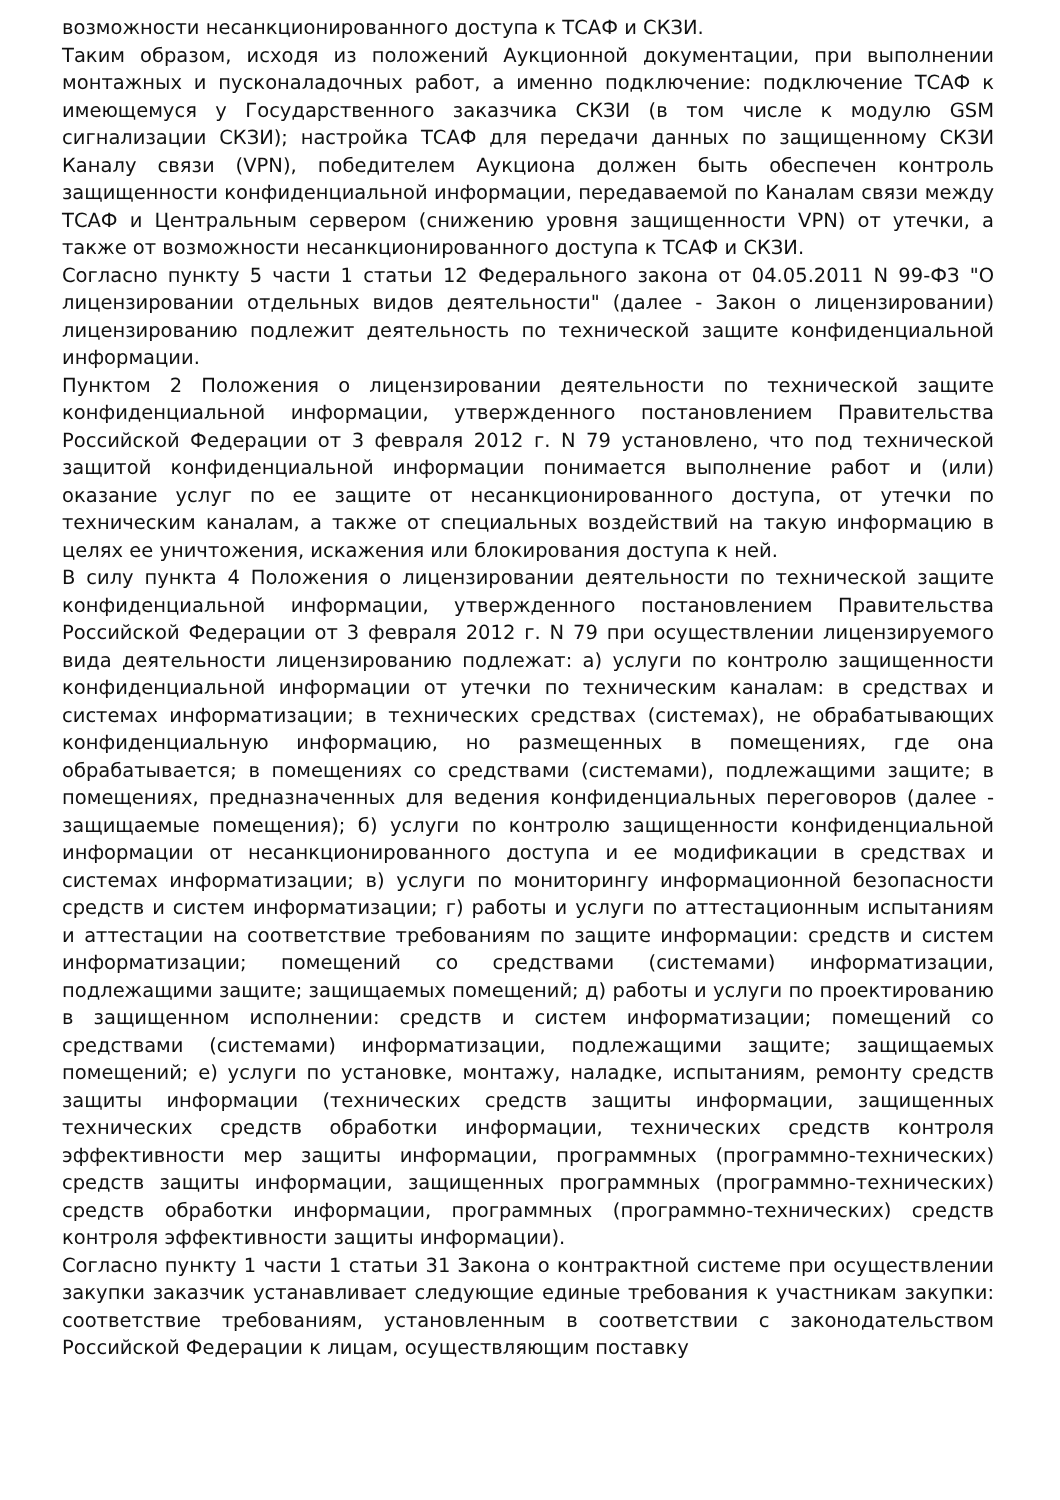возможности несанкционированного доступа к ТСАФ и СКЗИ.
Таким образом, исходя из положений Аукционной документации, при выполнении монтажных и пусконаладочных работ, а именно подключение: подключение ТСАФ к имеющемуся у Государственного заказчика СКЗИ (в том числе к модулю GSM сигнализации СКЗИ); настройка ТСАФ для передачи данных по защищенному СКЗИ Каналу связи (VPN), победителем Аукциона должен быть обеспечен контроль защищенности конфиденциальной информации, передаваемой по Каналам связи между ТСАФ и Центральным сервером (снижению уровня защищенности VPN) от утечки, а также от возможности несанкционированного доступа к ТСАФ и СКЗИ.
Согласно пункту 5 части 1 статьи 12 Федерального закона от 04.05.2011 N 99-ФЗ "О лицензировании отдельных видов деятельности" (далее - Закон о лицензировании) лицензированию подлежит деятельность по технической защите конфиденциальной информации.
Пунктом 2 Положения о лицензировании деятельности по технической защите конфиденциальной информации, утвержденного постановлением Правительства Российской Федерации от 3 февраля 2012 г. N 79 установлено, что под технической защитой конфиденциальной информации понимается выполнение работ и (или) оказание услуг по ее защите от несанкционированного доступа, от утечки по техническим каналам, а также от специальных воздействий на такую информацию в целях ее уничтожения, искажения или блокирования доступа к ней.
В силу пункта 4 Положения о лицензировании деятельности по технической защите конфиденциальной информации, утвержденного постановлением Правительства Российской Федерации от 3 февраля 2012 г. N 79 при осуществлении лицензируемого вида деятельности лицензированию подлежат: а) услуги по контролю защищенности конфиденциальной информации от утечки по техническим каналам: в средствах и системах информатизации; в технических средствах (системах), не обрабатывающих конфиденциальную информацию, но размещенных в помещениях, где она обрабатывается; в помещениях со средствами (системами), подлежащими защите; в помещениях, предназначенных для ведения конфиденциальных переговоров (далее - защищаемые помещения); б) услуги по контролю защищенности конфиденциальной информации от несанкционированного доступа и ее модификации в средствах и системах информатизации; в) услуги по мониторингу информационной безопасности средств и систем информатизации; г) работы и услуги по аттестационным испытаниям и аттестации на соответствие требованиям по защите информации: средств и систем информатизации; помещений со средствами (системами) информатизации, подлежащими защите; защищаемых помещений; д) работы и услуги по проектированию в защищенном исполнении: средств и систем информатизации; помещений со средствами (системами) информатизации, подлежащими защите; защищаемых помещений; е) услуги по установке, монтажу, наладке, испытаниям, ремонту средств защиты информации (технических средств защиты информации, защищенных технических средств обработки информации, технических средств контроля эффективности мер защиты информации, программных (программно-технических) средств защиты информации, защищенных программных (программно-технических) средств обработки информации, программных (программно-технических) средств контроля эффективности защиты информации).
Согласно пункту 1 части 1 статьи 31 Закона о контрактной системе при осуществлении закупки заказчик устанавливает следующие единые требования к участникам закупки: соответствие требованиям, установленным в соответствии с законодательством Российской Федерации к лицам, осуществляющим поставку